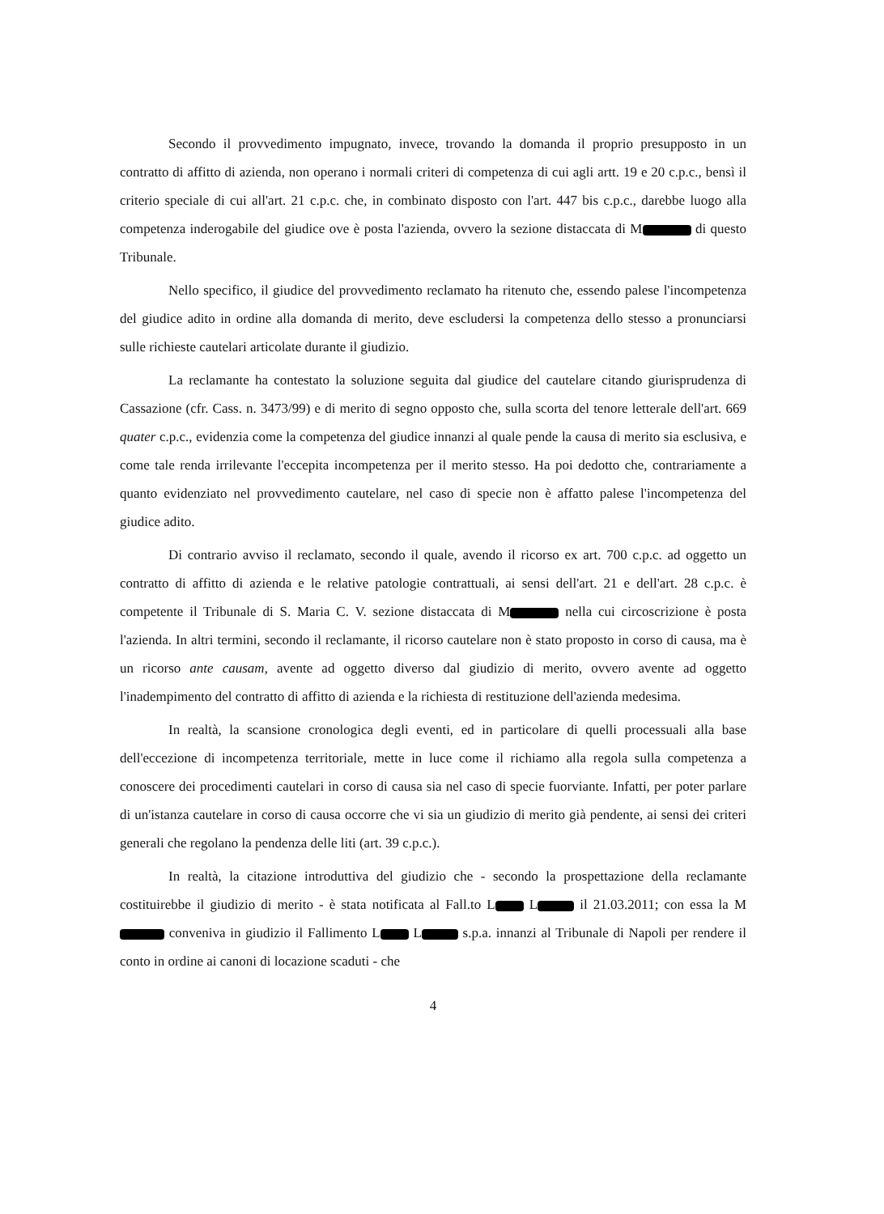Secondo il provvedimento impugnato, invece, trovando la domanda il proprio presupposto in un contratto di affitto di azienda, non operano i normali criteri di competenza di cui agli artt. 19 e 20 c.p.c., bensì il criterio speciale di cui all'art. 21 c.p.c. che, in combinato disposto con l'art. 447 bis c.p.c., darebbe luogo alla competenza inderogabile del giudice ove è posta l'azienda, ovvero la sezione distaccata di M di questo Tribunale.
Nello specifico, il giudice del provvedimento reclamato ha ritenuto che, essendo palese l'incompetenza del giudice adito in ordine alla domanda di merito, deve escludersi la competenza dello stesso a pronunciarsi sulle richieste cautelari articolate durante il giudizio.
La reclamante ha contestato la soluzione seguita dal giudice del cautelare citando giurisprudenza di Cassazione (cfr. Cass. n. 3473/99) e di merito di segno opposto che, sulla scorta del tenore letterale dell'art. 669 quater c.p.c., evidenzia come la competenza del giudice innanzi al quale pende la causa di merito sia esclusiva, e come tale renda irrilevante l'eccepita incompetenza per il merito stesso. Ha poi dedotto che, contrariamente a quanto evidenziato nel provvedimento cautelare, nel caso di specie non è affatto palese l'incompetenza del giudice adito.
Di contrario avviso il reclamato, secondo il quale, avendo il ricorso ex art. 700 c.p.c. ad oggetto un contratto di affitto di azienda e le relative patologie contrattuali, ai sensi dell'art. 21 e dell'art. 28 c.p.c. è competente il Tribunale di S. Maria C. V. sezione distaccata di M nella cui circoscrizione è posta l'azienda. In altri termini, secondo il reclamante, il ricorso cautelare non è stato proposto in corso di causa, ma è un ricorso ante causam, avente ad oggetto diverso dal giudizio di merito, ovvero avente ad oggetto l'inadempimento del contratto di affitto di azienda e la richiesta di restituzione dell'azienda medesima.
In realtà, la scansione cronologica degli eventi, ed in particolare di quelli processuali alla base dell'eccezione di incompetenza territoriale, mette in luce come il richiamo alla regola sulla competenza a conoscere dei procedimenti cautelari in corso di causa sia nel caso di specie fuorviante. Infatti, per poter parlare di un'istanza cautelare in corso di causa occorre che vi sia un giudizio di merito già pendente, ai sensi dei criteri generali che regolano la pendenza delle liti (art. 39 c.p.c.).
In realtà, la citazione introduttiva del giudizio che - secondo la prospettazione della reclamante costituirebbe il giudizio di merito - è stata notificata al Fall.to L L il 21.03.2011; con essa la M conveniva in giudizio il Fallimento L L s.p.a. innanzi al Tribunale di Napoli per rendere il conto in ordine ai canoni di locazione scaduti - che
4